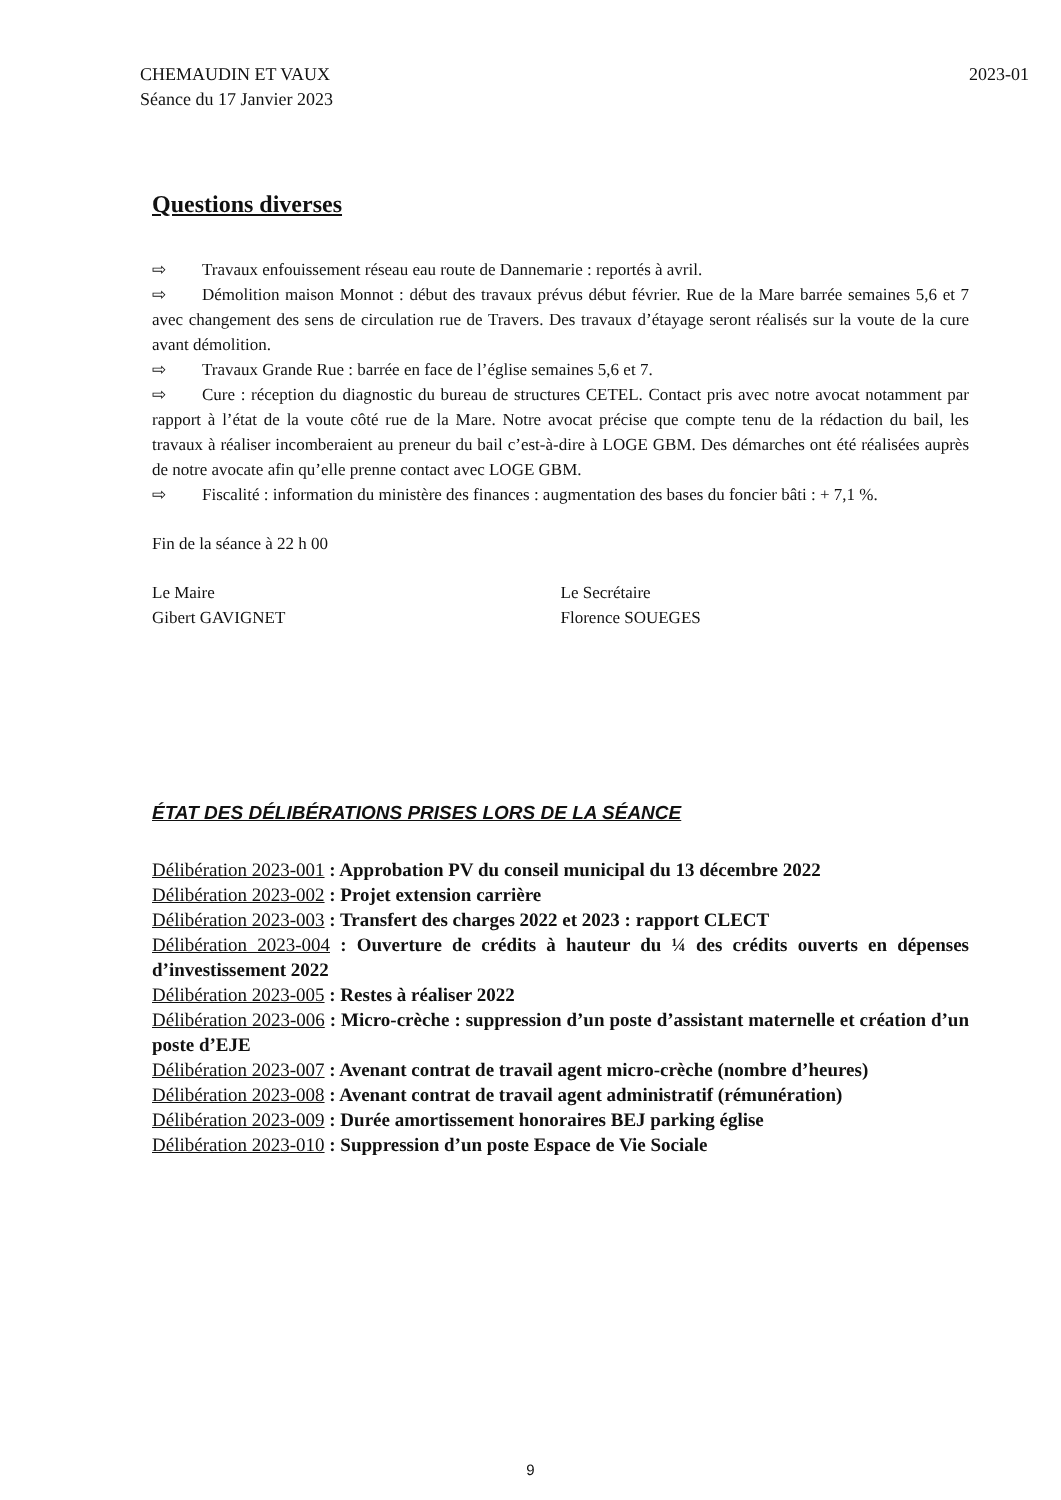CHEMAUDIN ET VAUX
Séance du 17 Janvier 2023
2023-01
Questions diverses
⇨ Travaux enfouissement réseau eau route de Dannemarie : reportés à avril.
⇨ Démolition maison Monnot : début des travaux prévus début février. Rue de la Mare barrée semaines 5,6 et 7 avec changement des sens de circulation rue de Travers. Des travaux d’étayage seront réalisés sur la voute de la cure avant démolition.
⇨ Travaux Grande Rue : barrée en face de l’église semaines 5,6 et 7.
⇨ Cure : réception du diagnostic du bureau de structures CETEL. Contact pris avec notre avocat notamment par rapport à l’état de la voute côté rue de la Mare. Notre avocat précise que compte tenu de la rédaction du bail, les travaux à réaliser incomberaient au preneur du bail c’est-à-dire à LOGE GBM. Des démarches ont été réalisées auprès de notre avocate afin qu’elle prenne contact avec LOGE GBM.
⇨ Fiscalité : information du ministère des finances : augmentation des bases du foncier bâti : + 7,1 %.
Fin de la séance à 22 h 00
Le Maire
Gibert GAVIGNET
Le Secrétaire
Florence SOUEGES
ÉTAT DES DÉLIBÉRATIONS PRISES LORS DE LA SÉANCE
Délibération 2023-001 : Approbation PV du conseil municipal du 13 décembre 2022
Délibération 2023-002 : Projet extension carrière
Délibération 2023-003 : Transfert des charges 2022 et 2023 : rapport CLECT
Délibération 2023-004 : Ouverture de crédits à hauteur du ¼ des crédits ouverts en dépenses d’investissement 2022
Délibération 2023-005 : Restes à réaliser 2022
Délibération 2023-006 : Micro-crèche : suppression d’un poste d’assistant maternelle et création d’un poste d’EJE
Délibération 2023-007 : Avenant contrat de travail agent micro-crèche (nombre d’heures)
Délibération 2023-008 : Avenant contrat de travail agent administratif (rémunération)
Délibération 2023-009 : Durée amortissement honoraires BEJ parking église
Délibération 2023-010 : Suppression d’un poste Espace de Vie Sociale
9